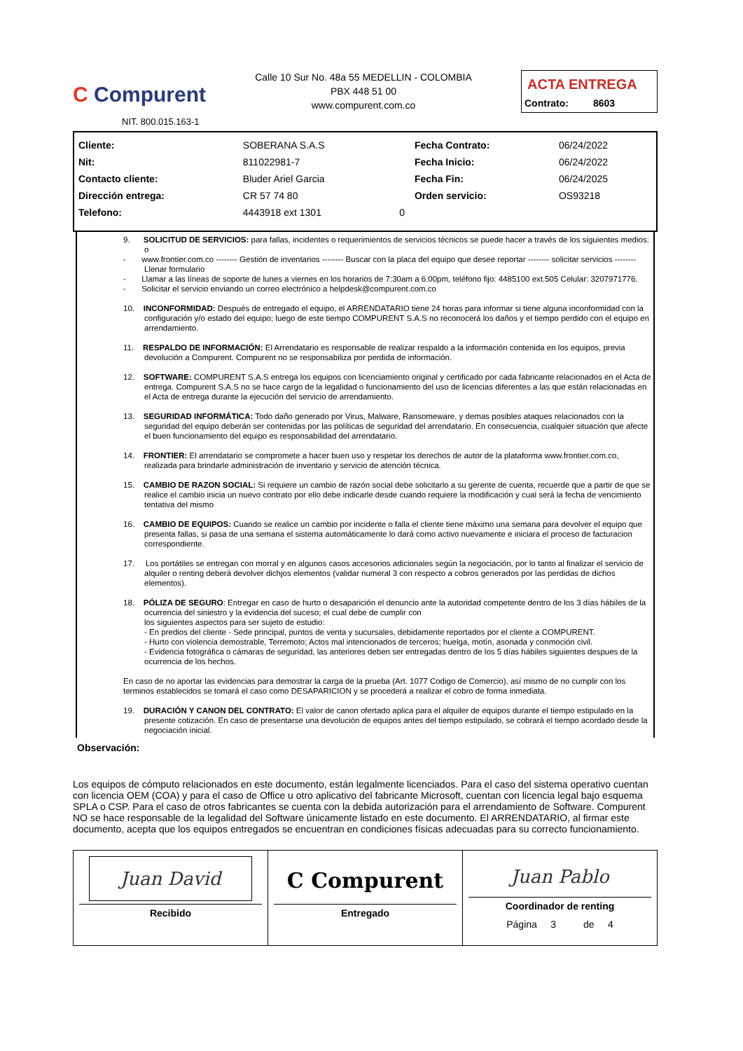C Compurent
NIT. 800.015.163-1
Calle 10 Sur No. 48a 55 MEDELLIN - COLOMBIA
PBX 448 51 00
www.compurent.com.co
ACTA ENTREGA
Contrato: 8603
| Cliente: | SOBERANA S.A.S | | Fecha Contrato: | 06/24/2022 |
| Nit: | 811022981-7 | | Fecha Inicio: | 06/24/2022 |
| Contacto cliente: | Bluder Ariel Garcia | | Fecha Fin: | 06/24/2025 |
| Dirección entrega: | CR 57 74 80 | | Orden servicio: | OS93218 |
| Telefono: | 4443918 ext 1301 | 0 | | |
9. SOLICITUD DE SERVICIOS: para fallas, incidentes o requerimientos de servicios técnicos se puede hacer a través de los siguientes medios: o
- www.frontier.com.co -------- Gestión de inventarios -------- Buscar con la placa del equipo que desee reportar -------- solicitar servicios -------- Llenar formulario
- Llamar a las líneas de soporte de lunes a viernes en los horarios de 7:30am a 6:00pm, teléfono fijo: 4485100 ext.505 Celular: 3207971776.
- Solicitar el servicio enviando un correo electrónico a helpdesk@compurent.com.co
10. INCONFORMIDAD: Después de entregado el equipo, el ARRENDATARIO tiene 24 horas para informar si tiene alguna inconformidad con la configuración y/o estado del equipo; luego de este tiempo COMPURENT S.A.S no reconocerá los daños y el tiempo perdido con el equipo en arrendamiento.
11. RESPALDO DE INFORMACIÓN: El Arrendatario es responsable de realizar respaldo a la información contenida en los equipos, previa devolución a Compurent. Compurent no se responsabiliza por perdida de información.
12. SOFTWARE: COMPURENT S.A.S entrega los equipos con licenciamiento original y certificado por cada fabricante relacionados en el Acta de entrega. Compurent S.A.S no se hace cargo de la legalidad o funcionamiento del uso de licencias diferentes a las que están relacionadas en el Acta de entrega durante la ejecución del servicio de arrendamiento.
13. SEGURIDAD INFORMÁTICA: Todo daño generado por Virus, Malware, Ransomeware, y demas posibles ataques relacionados con la seguridad del equipo deberán ser contenidas por las políticas de seguridad del arrendatario. En consecuencia, cualquier situación que afecte el buen funcionamiento del equipo es responsabilidad del arrendatario.
14. FRONTIER: El arrendatario se compromete a hacer buen uso y respetar los derechos de autor de la plataforma www.frontier.com.co, realizada para brindarle administración de inventario y servicio de atención técnica.
15. CAMBIO DE RAZON SOCIAL: Si requiere un cambio de razón social debe solicitarlo a su gerente de cuenta, recuerde que a partir de que se realice el cambio inicia un nuevo contrato por ello debe indicarle desde cuando requiere la modificación y cual será la fecha de vencimiento tentativa del mismo
16. CAMBIO DE EQUIPOS: Cuando se realice un cambio por incidente o falla el cliente tiene máximo una semana para devolver el equipo que presenta fallas, si pasa de una semana el sistema automáticamente lo dará como activo nuevamente e iniciara el proceso de facturacion correspondiente.
17. Los portátiles se entregan con morral y en algunos casos accesorios adicionales según la negociación, por lo tanto al finalizar el servicio de alquiler o renting deberá devolver dichjos elementos (validar numeral 3 con respecto a cobros generados por las perdidas de dichos elementos).
18. PÓLIZA DE SEGURO: Entregar en caso de hurto o desaparición el denuncio ante la autoridad competente dentro de los 3 días hábiles de la ocurrencia del siniestro y la evidencia del suceso; el cual debe de cumplir con
los siguientes aspectos para ser sujeto de estudio:
- En predios del cliente - Sede principal, puntos de venta y sucursales, debidamente reportados por el cliente a COMPURENT.
- Hurto con violencia demostrable, Terremoto; Actos mal intencionados de terceros; huelga, motín, asonada y conmoción civil.
- Evidencia fotográfica o cámaras de seguridad, las anteriores deben ser entregadas dentro de los 5 días hábiles siguientes despues de la ocurrencia de los hechos.
En caso de no aportar las evidencias para demostrar la carga de la prueba (Art. 1077 Codigo de Comercio), así mismo de no cumplir con los terminos establecidos se tomará el caso como DESAPARICION y se procederá a realizar el cobro de forma inmediata.
19. DURACIÓN Y CANON DEL CONTRATO: El valor de canon ofertado aplica para el alquiler de equipos durante el tiempo estipulado en la presente cotización. En caso de presentarse una devolución de equipos antes del tiempo estipulado, se cobrará el tiempo acordado desde la negociación inicial.
Observación:
Los equipos de cómputo relacionados en este documento, están legalmente licenciados. Para el caso del sistema operativo cuentan con licencia OEM (COA) y para el caso de Office u otro aplicativo del fabricante Microsoft, cuentan con licencia legal bajo esquema SPLA o CSP. Para el caso de otros fabricantes se cuenta con la debida autorización para el arrendamiento de Software. Compurent NO se hace responsable de la legalidad del Software únicamente listado en este documento. El ARRENDATARIO, al firmar este documento, acepta que los equipos entregados se encuentran en condiciones físicas adecuadas para su correcto funcionamiento.
Juan David
Recibido
C Compurent
Entregado
Juan Pablo
Coordinador de renting
Página 3 de 4